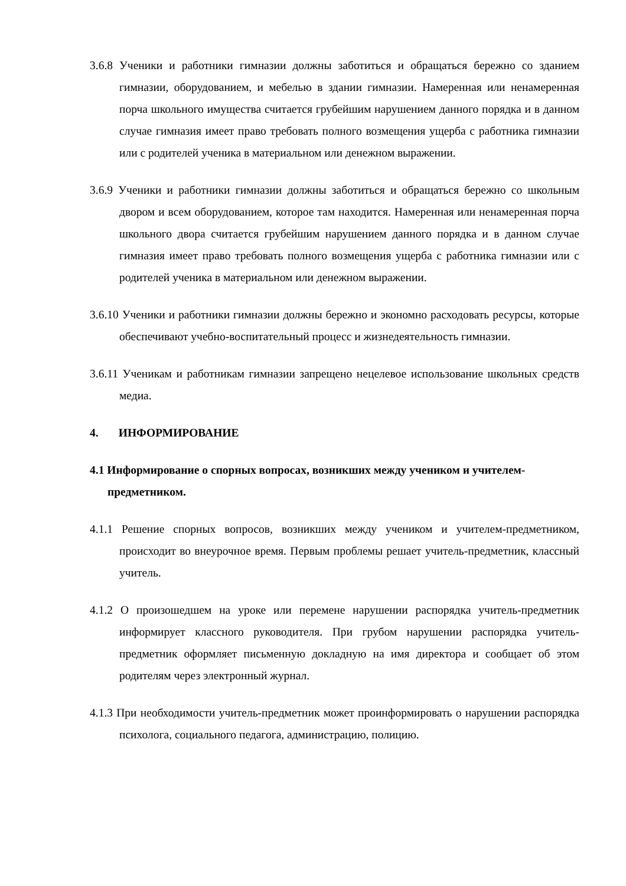3.6.8 Ученики и работники гимназии должны заботиться и обращаться бережно со зданием гимназии, оборудованием, и мебелью в здании гимназии. Намеренная или ненамеренная порча школьного имущества считается грубейшим нарушением данного порядка и в данном случае гимназия имеет право требовать полного возмещения ущерба с работника гимназии или с родителей ученика в материальном или денежном выражении.
3.6.9 Ученики и работники гимназии должны заботиться и обращаться бережно со школьным двором и всем оборудованием, которое там находится. Намеренная или ненамеренная порча школьного двора считается грубейшим нарушением данного порядка и в данном случае гимназия имеет право требовать полного возмещения ущерба с работника гимназии или с родителей ученика в материальном или денежном выражении.
3.6.10 Ученики и работники гимназии должны бережно и экономно расходовать ресурсы, которые обеспечивают учебно-воспитательный процесс и жизнедеятельность гимназии.
3.6.11 Ученикам и работникам гимназии запрещено нецелевое использование школьных средств медиа.
4. ИНФОРМИРОВАНИЕ
4.1 Информирование о спорных вопросах, возникших между учеником и учителем-предметником.
4.1.1 Решение спорных вопросов, возникших между учеником и учителем-предметником, происходит во внеурочное время. Первым проблемы решает учитель-предметник, классный учитель.
4.1.2 О произошедшем на уроке или перемене нарушении распорядка учитель-предметник информирует классного руководителя. При грубом нарушении распорядка учитель-предметник оформляет письменную докладную на имя директора и сообщает об этом родителям через электронный журнал.
4.1.3 При необходимости учитель-предметник может проинформировать о нарушении распорядка психолога, социального педагога, администрацию, полицию.